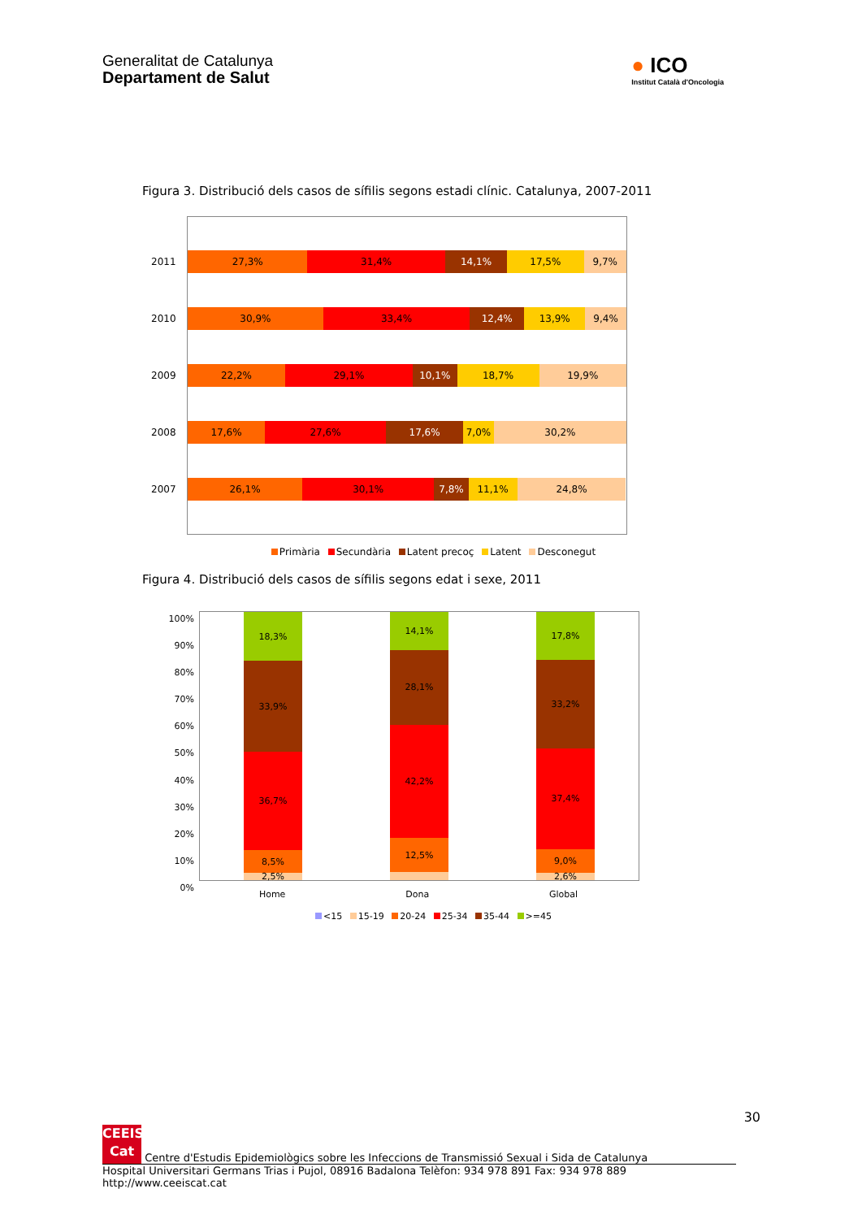Generalitat de Catalunya
Departament de Salut
● ICO
Institut Català d'Oncologia
Figura 3. Distribució dels casos de sífilis segons estadi clínic. Catalunya, 2007-2011
2011
27,3% 31,4% 14,1% 17,5% 9,7%
2010
30,9% 33,4% 12,4% 13,9% 9,4%
2009
22,2% 29,1% 10,1% 18,7% 19,9%
2008
17,6% 27,6% 17,6% 7,0% 30,2%
2007
26,1% 30,1% 7,8% 11,1% 24,8%
Primària Secundària Latent precoç Latent Desconegut
Figura 4. Distribució dels casos de sífilis segons edat i sexe, 2011
100%
90%
80%
70%
60%
50%
40%
30%
20%
10%
0%
18,3%
33,9%
36,7%
8,5%
2,5%
14,1%
28,1%
42,2%
12,5%
17,8%
33,2%
37,4%
9,0%
2,6%
Home Dona Global
<15 15-19 20-24 25-34 35-44 >=45
30
CEEIS Cat Centre d'Estudis Epidemiològics sobre les Infeccions de Transmissió Sexual i Sida de Catalunya
Hospital Universitari Germans Trias i Pujol, 08916 Badalona Telèfon: 934 978 891 Fax: 934 978 889 http://www.ceeiscat.cat